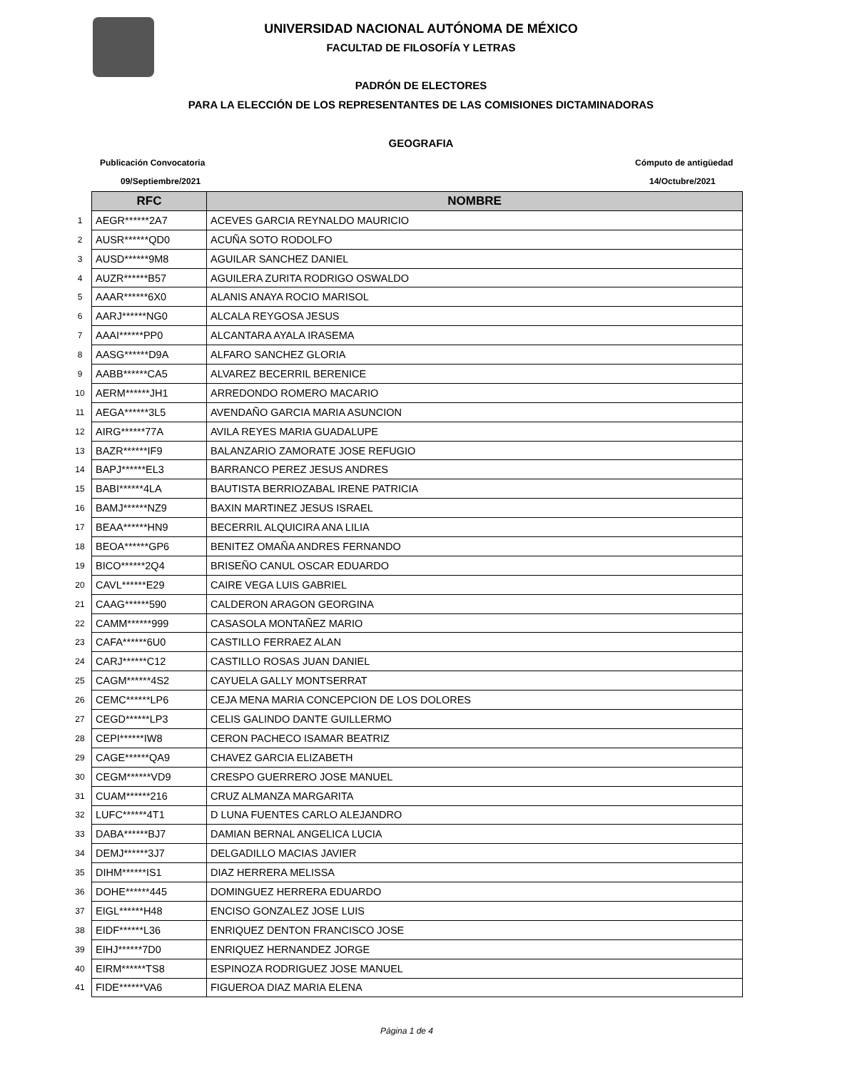UNIVERSIDAD NACIONAL AUTÓNOMA DE MÉXICO
FACULTAD DE FILOSOFÍA Y LETRAS
PADRÓN DE ELECTORES
PARA LA ELECCIÓN DE LOS REPRESENTANTES DE LAS COMISIONES DICTAMINADORAS
GEOGRAFIA
Publicación Convocatoria Cómputo de antigüedad
09/Septiembre/2021 14/Octubre/2021
| | RFC | NOMBRE |
| 1 | AEGR******2A7 | ACEVES GARCIA REYNALDO MAURICIO |
| 2 | AUSR******QD0 | ACUÑA SOTO RODOLFO |
| 3 | AUSD******9M8 | AGUILAR SANCHEZ DANIEL |
| 4 | AUZR******B57 | AGUILERA ZURITA RODRIGO OSWALDO |
| 5 | AAAR******6X0 | ALANIS ANAYA ROCIO MARISOL |
| 6 | AARJ******NG0 | ALCALA REYGOSA JESUS |
| 7 | AAAI******PP0 | ALCANTARA AYALA IRASEMA |
| 8 | AASG******D9A | ALFARO SANCHEZ GLORIA |
| 9 | AABB******CA5 | ALVAREZ BECERRIL BERENICE |
| 10 | AERM******JH1 | ARREDONDO ROMERO MACARIO |
| 11 | AEGA******3L5 | AVENDAÑO GARCIA MARIA ASUNCION |
| 12 | AIRG******77A | AVILA REYES MARIA GUADALUPE |
| 13 | BAZR******IF9 | BALANZARIO ZAMORATE JOSE REFUGIO |
| 14 | BAPJ******EL3 | BARRANCO PEREZ JESUS ANDRES |
| 15 | BABI******4LA | BAUTISTA BERRIOZABAL IRENE PATRICIA |
| 16 | BAMJ******NZ9 | BAXIN MARTINEZ JESUS ISRAEL |
| 17 | BEAA******HN9 | BECERRIL ALQUICIRA ANA LILIA |
| 18 | BEOA******GP6 | BENITEZ OMAÑA ANDRES FERNANDO |
| 19 | BICO******2Q4 | BRISEÑO CANUL OSCAR EDUARDO |
| 20 | CAVL******E29 | CAIRE VEGA LUIS GABRIEL |
| 21 | CAAG******590 | CALDERON ARAGON GEORGINA |
| 22 | CAMM******999 | CASASOLA MONTAÑEZ MARIO |
| 23 | CAFA******6U0 | CASTILLO FERRAEZ ALAN |
| 24 | CARJ******C12 | CASTILLO ROSAS JUAN DANIEL |
| 25 | CAGM******4S2 | CAYUELA GALLY MONTSERRAT |
| 26 | CEMC******LP6 | CEJA MENA MARIA CONCEPCION DE LOS DOLORES |
| 27 | CEGD******LP3 | CELIS GALINDO DANTE GUILLERMO |
| 28 | CEPI******IW8 | CERON PACHECO ISAMAR BEATRIZ |
| 29 | CAGE******QA9 | CHAVEZ GARCIA ELIZABETH |
| 30 | CEGM******VD9 | CRESPO GUERRERO JOSE MANUEL |
| 31 | CUAM******216 | CRUZ ALMANZA MARGARITA |
| 32 | LUFC******4T1 | D LUNA FUENTES CARLO ALEJANDRO |
| 33 | DABA******BJ7 | DAMIAN BERNAL ANGELICA LUCIA |
| 34 | DEMJ******3J7 | DELGADILLO MACIAS JAVIER |
| 35 | DIHM******IS1 | DIAZ HERRERA MELISSA |
| 36 | DOHE******445 | DOMINGUEZ HERRERA EDUARDO |
| 37 | EIGL******H48 | ENCISO GONZALEZ JOSE LUIS |
| 38 | EIDF******L36 | ENRIQUEZ DENTON FRANCISCO JOSE |
| 39 | EIHJ******7D0 | ENRIQUEZ HERNANDEZ JORGE |
| 40 | EIRM******TS8 | ESPINOZA RODRIGUEZ JOSE MANUEL |
| 41 | FIDE******VA6 | FIGUEROA DIAZ MARIA ELENA |
Página 1 de 4